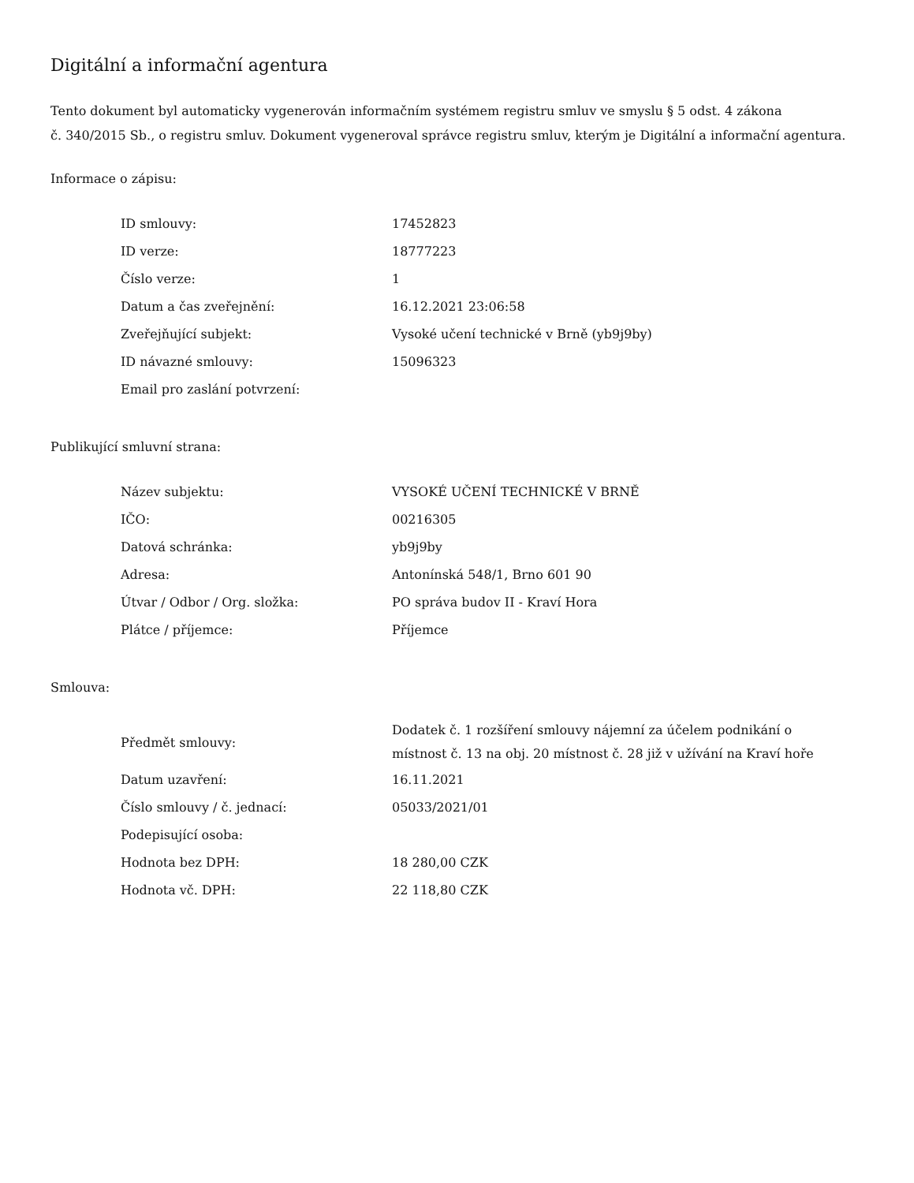Digitální a informační agentura
Tento dokument byl automaticky vygenerován informačním systémem registru smluv ve smyslu § 5 odst. 4 zákona
č. 340/2015 Sb., o registru smluv. Dokument vygeneroval správce registru smluv, kterým je Digitální a informační agentura.
Informace o zápisu:
| ID smlouvy: | 17452823 |
| ID verze: | 18777223 |
| Číslo verze: | 1 |
| Datum a čas zveřejnění: | 16.12.2021 23:06:58 |
| Zveřejňující subjekt: | Vysoké učení technické v Brně (yb9j9by) |
| ID návazné smlouvy: | 15096323 |
| Email pro zaslání potvrzení: | |
Publikující smluvní strana:
| Název subjektu: | VYSOKÉ UČENÍ TECHNICKÉ V BRNĚ |
| IČO: | 00216305 |
| Datová schránka: | yb9j9by |
| Adresa: | Antonínská 548/1, Brno 601 90 |
| Útvar / Odbor / Org. složka: | PO správa budov II - Kraví Hora |
| Plátce / příjemce: | Příjemce |
Smlouva:
| Předmět smlouvy: | Dodatek č. 1 rozšíření smlouvy nájemní za účelem podnikání o místnost č. 13 na obj. 20 místnost č. 28 již v užívání na Kraví hoře |
| Datum uzavření: | 16.11.2021 |
| Číslo smlouvy / č. jednací: | 05033/2021/01 |
| Podepisující osoba: | |
| Hodnota bez DPH: | 18 280,00 CZK |
| Hodnota vč. DPH: | 22 118,80 CZK |